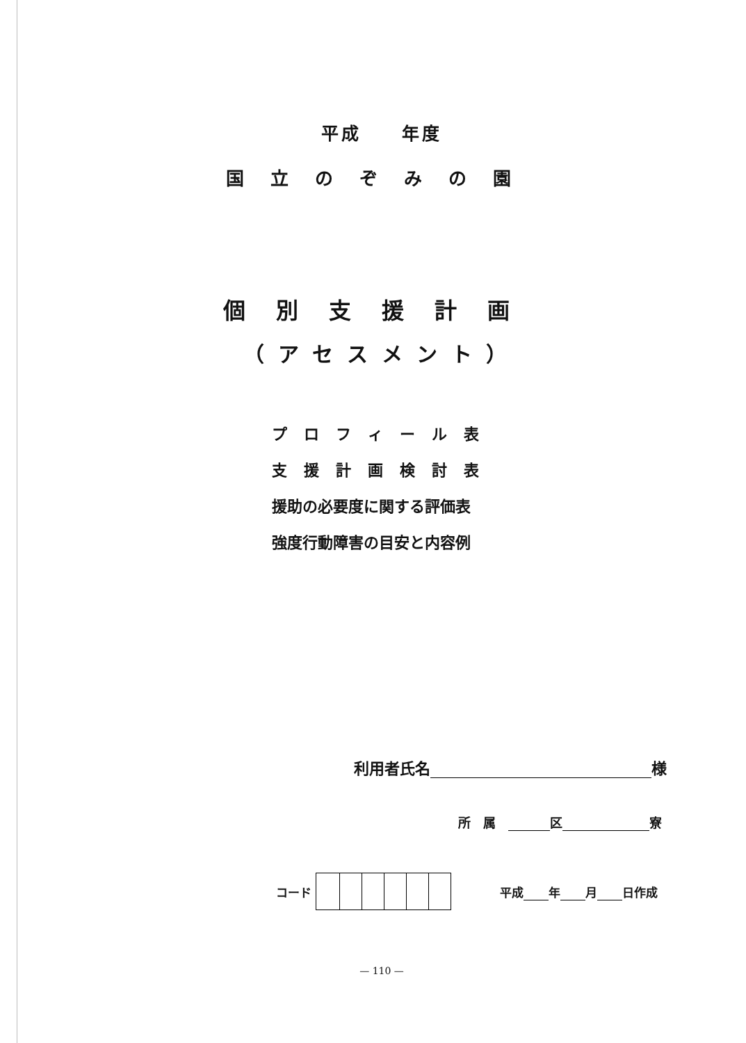平成　　年度
国立のぞみの園
個別支援計画
（アセスメント）
プロフィール表
支援計画検討表
援助の必要度に関する評価表
強度行動障害の目安と内容例
利用者氏名 様
所　属　 区 寮
コード 平成 年 月 日作成
— 110 —